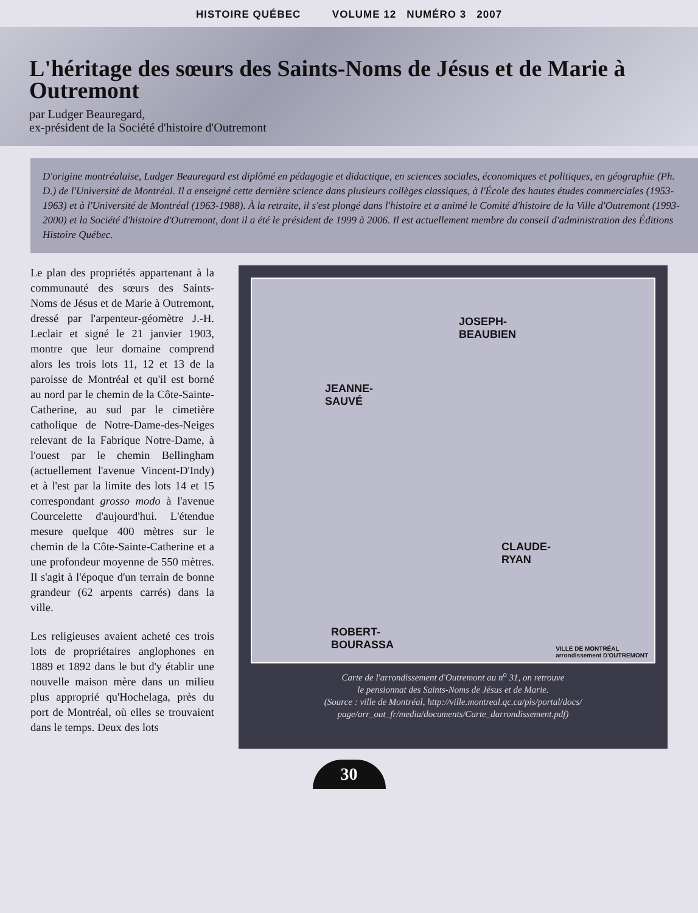HISTOIRE QUÉBEC VOLUME 12 NUMÉRO 3 2007
L'héritage des sœurs des Saints-Noms de Jésus et de Marie à Outremont
par Ludger Beauregard,
ex-président de la Société d'histoire d'Outremont
D'origine montréalaise, Ludger Beauregard est diplômé en pédagogie et didactique, en sciences sociales, économiques et politiques, en géographie (Ph. D.) de l'Université de Montréal. Il a enseigné cette dernière science dans plusieurs collèges classiques, à l'École des hautes études commerciales (1953-1963) et à l'Université de Montréal (1963-1988). À la retraite, il s'est plongé dans l'histoire et a animé le Comité d'histoire de la Ville d'Outremont (1993-2000) et la Société d'histoire d'Outremont, dont il a été le président de 1999 à 2006. Il est actuellement membre du conseil d'administration des Éditions Histoire Québec.
Le plan des propriétés appartenant à la communauté des sœurs des Saints-Noms de Jésus et de Marie à Outremont, dressé par l'arpenteur-géomètre J.-H. Leclair et signé le 21 janvier 1903, montre que leur domaine comprend alors les trois lots 11, 12 et 13 de la paroisse de Montréal et qu'il est borné au nord par le chemin de la Côte-Sainte-Catherine, au sud par le cimetière catholique de Notre-Dame-des-Neiges relevant de la Fabrique Notre-Dame, à l'ouest par le chemin Bellingham (actuellement l'avenue Vincent-D'Indy) et à l'est par la limite des lots 14 et 15 correspondant grosso modo à l'avenue Courcelette d'aujourd'hui. L'étendue mesure quelque 400 mètres sur le chemin de la Côte-Sainte-Catherine et a une profondeur moyenne de 550 mètres. Il s'agit à l'époque d'un terrain de bonne grandeur (62 arpents carrés) dans la ville.
Les religieuses avaient acheté ces trois lots de propriétaires anglophones en 1889 et 1892 dans le but d'y établir une nouvelle maison mère dans un milieu plus approprié qu'Hochelaga, près du port de Montréal, où elles se trouvaient dans le temps. Deux des lots
JOSEPH-
BEAUBIEN
JEANNE-
SAUVÉ
CLAUDE-
RYAN
ROBERT-
BOURASSA VILLE DE MONTRÉAL
arrondissement D'OUTREMONT
Carte de l'arrondissement d'Outremont au n<sup>o</sup> 31, on retrouve
le pensionnat des Saints-Noms de Jésus et de Marie.
(Source : ville de Montréal, http://ville.montreal.qc.ca/pls/portal/docs/
page/arr_out_fr/media/documents/Carte_darrondissement.pdf)
30